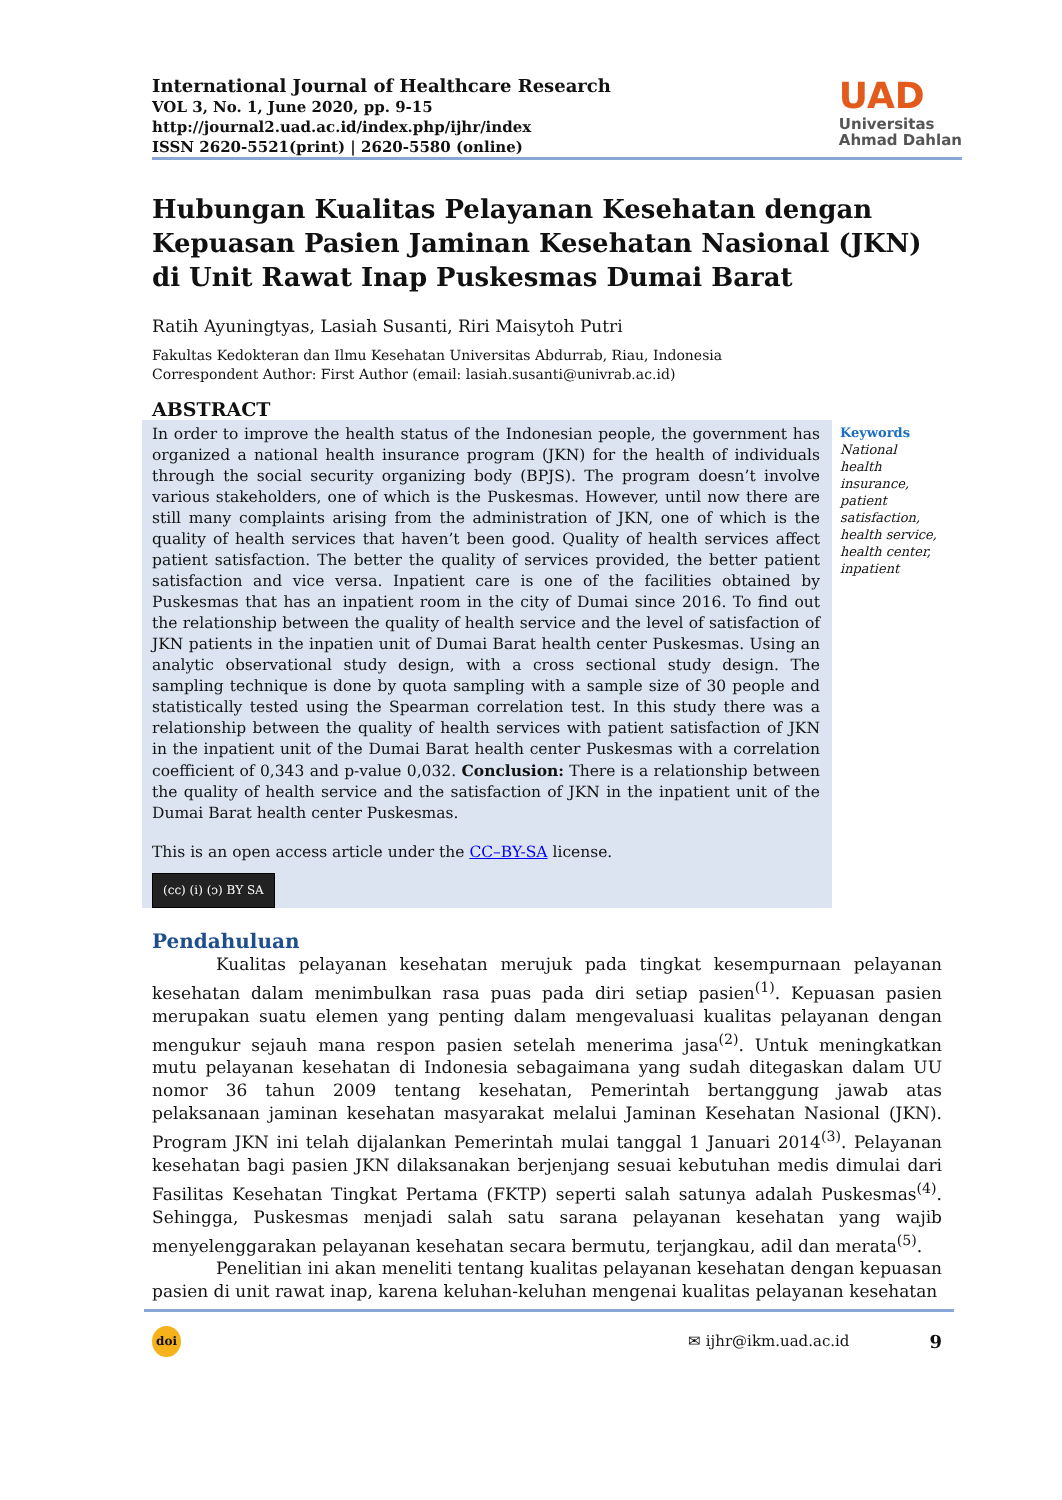International Journal of Healthcare Research
VOL 3, No. 1, June 2020, pp. 9-15
http://journal2.uad.ac.id/index.php/ijhr/index
ISSN 2620-5521(print) | 2620-5580 (online)
UAD
Universitas
Ahmad Dahlan
Hubungan Kualitas Pelayanan Kesehatan dengan Kepuasan Pasien Jaminan Kesehatan Nasional (JKN) di Unit Rawat Inap Puskesmas Dumai Barat
Ratih Ayuningtyas, Lasiah Susanti, Riri Maisytoh Putri
Fakultas Kedokteran dan Ilmu Kesehatan Universitas Abdurrab, Riau, Indonesia
Correspondent Author: First Author (email: lasiah.susanti@univrab.ac.id)
ABSTRACT
In order to improve the health status of the Indonesian people, the government has organized a national health insurance program (JKN) for the health of individuals through the social security organizing body (BPJS). The program doesn’t involve various stakeholders, one of which is the Puskesmas. However, until now there are still many complaints arising from the administration of JKN, one of which is the quality of health services that haven’t been good. Quality of health services affect patient satisfaction. The better the quality of services provided, the better patient satisfaction and vice versa. Inpatient care is one of the facilities obtained by Puskesmas that has an inpatient room in the city of Dumai since 2016. To find out the relationship between the quality of health service and the level of satisfaction of JKN patients in the inpatien unit of Dumai Barat health center Puskesmas. Using an analytic observational study design, with a cross sectional study design. The sampling technique is done by quota sampling with a sample size of 30 people and statistically tested using the Spearman correlation test. In this study there was a relationship between the quality of health services with patient satisfaction of JKN in the inpatient unit of the Dumai Barat health center Puskesmas with a correlation coefficient of 0,343 and p-value 0,032. Conclusion: There is a relationship between the quality of health service and the satisfaction of JKN in the inpatient unit of the Dumai Barat health center Puskesmas.
This is an open access article under the CC–BY-SA license.
(cc) (i) (ↄ) BY SA
Keywords
National health insurance, patient satisfaction, health service, health center, inpatient
Pendahuluan
Kualitas pelayanan kesehatan merujuk pada tingkat kesempurnaan pelayanan kesehatan dalam menimbulkan rasa puas pada diri setiap pasien<sup>(1)</sup>. Kepuasan pasien merupakan suatu elemen yang penting dalam mengevaluasi kualitas pelayanan dengan mengukur sejauh mana respon pasien setelah menerima jasa<sup>(2)</sup>. Untuk meningkatkan mutu pelayanan kesehatan di Indonesia sebagaimana yang sudah ditegaskan dalam UU nomor 36 tahun 2009 tentang kesehatan, Pemerintah bertanggung jawab atas pelaksanaan jaminan kesehatan masyarakat melalui Jaminan Kesehatan Nasional (JKN). Program JKN ini telah dijalankan Pemerintah mulai tanggal 1 Januari 2014<sup>(3)</sup>. Pelayanan kesehatan bagi pasien JKN dilaksanakan berjenjang sesuai kebutuhan medis dimulai dari Fasilitas Kesehatan Tingkat Pertama (FKTP) seperti salah satunya adalah Puskesmas<sup>(4)</sup>. Sehingga, Puskesmas menjadi salah satu sarana pelayanan kesehatan yang wajib menyelenggarakan pelayanan kesehatan secara bermutu, terjangkau, adil dan merata<sup>(5)</sup>.
Penelitian ini akan meneliti tentang kualitas pelayanan kesehatan dengan kepuasan pasien di unit rawat inap, karena keluhan-keluhan mengenai kualitas pelayanan kesehatan
doi ✉ ijhr@ikm.uad.ac.id 9